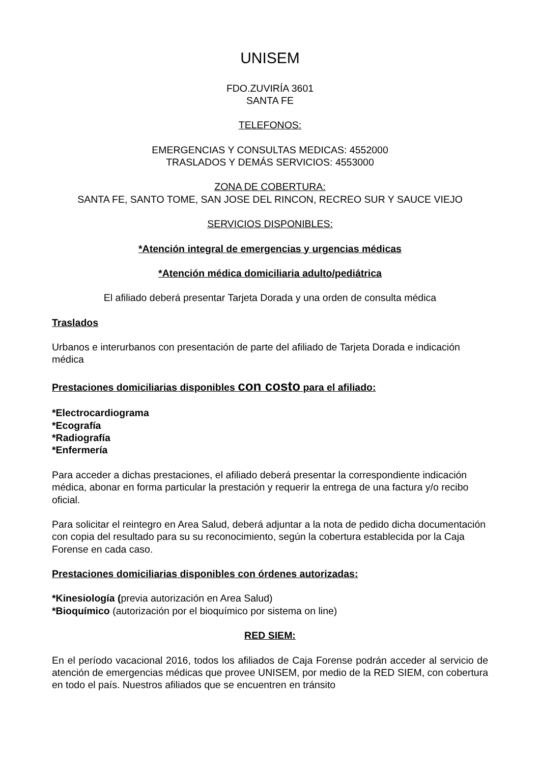UNISEM
FDO.ZUVIRÍA 3601
SANTA FE
TELEFONOS:
EMERGENCIAS Y CONSULTAS MEDICAS: 4552000
TRASLADOS Y DEMÁS SERVICIOS: 4553000
ZONA DE COBERTURA:
SANTA FE, SANTO TOME, SAN JOSE DEL RINCON, RECREO SUR Y SAUCE VIEJO
SERVICIOS DISPONIBLES:
*Atención integral de emergencias y urgencias médicas
*Atención médica domiciliaria adulto/pediátrica
El afiliado deberá presentar Tarjeta Dorada y una orden de consulta médica
Traslados
Urbanos e interurbanos con presentación de parte del afiliado de Tarjeta Dorada e indicación médica
Prestaciones domiciliarias disponibles con costo para el afiliado:
*Electrocardiograma
*Ecografía
*Radiografía
*Enfermería
Para acceder a dichas prestaciones, el afiliado deberá presentar la correspondiente indicación médica, abonar en forma particular la prestación y requerir la entrega de una factura y/o recibo oficial.
Para solicitar el reintegro en Area Salud, deberá adjuntar a la nota de pedido dicha documentación con copia del resultado para su su reconocimiento, según la cobertura establecida por la Caja Forense en cada caso.
Prestaciones domiciliarias disponibles con órdenes autorizadas:
*Kinesiología (previa autorización en Area Salud)
*Bioquímico (autorización por el bioquímico por sistema on line)
RED SIEM:
En el período vacacional 2016, todos los afiliados de Caja Forense podrán acceder al servicio de atención de emergencias médicas que provee UNISEM, por medio de la RED SIEM, con cobertura en todo el país. Nuestros afiliados que se encuentren en tránsito